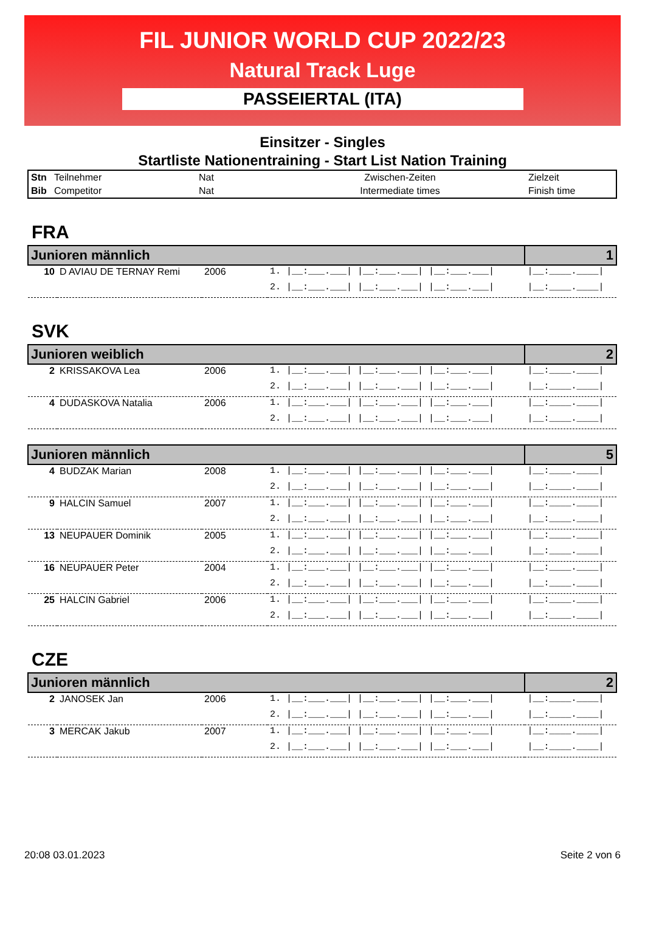FIL JUNIOR WORLD CUP 2022/23
Natural Track Luge
PASSEIERTAL (ITA)
Einsitzer - Singles
Startliste Nationentraining - Start List Nation Training
| Stn | Teilnehmer | Nat | Zwischen-Zeiten | Zielzeit |
| Bib | Competitor | Nat | Intermediate times | Finish time |
FRA
| Junioren männlich | | | | 1 |
| 10 | D AVIAU DE TERNAY Remi | 2006 | 1. /__:___.___/ /__:___.___/ /__:___.___/ | /__:____.____/ |
| | | | 2. /__:___.___/ /__:___.___/ /__:___.___/ | /__:____.____/ |
SVK
| Junioren weiblich | | | | 2 |
| 2 | KRISSAKOVA Lea | 2006 | 1. /__:___.___/ /__:___.___/ /__:___.___/ | /__:____.____/ |
| | | | 2. /__:___.___/ /__:___.___/ /__:___.___/ | /__:____.____/ |
| 4 | DUDASKOVA Natalia | 2006 | 1. /__:___.___/ /__:___.___/ /__:___.___/ | /__:____.____/ |
| | | | 2. /__:___.___/ /__:___.___/ /__:___.___/ | /__:____.____/ |
| Junioren männlich | | | | 5 |
| 4 | BUDZAK Marian | 2008 | 1. /__:___.___/ /__:___.___/ /__:___.___/ | /__:____.____/ |
| | | | 2. /__:___.___/ /__:___.___/ /__:___.___/ | /__:____.____/ |
| 9 | HALCIN Samuel | 2007 | 1. /__:___.___/ /__:___.___/ /__:___.___/ | /__:____.____/ |
| | | | 2. /__:___.___/ /__:___.___/ /__:___.___/ | /__:____.____/ |
| 13 | NEUPAUER Dominik | 2005 | 1. /__:___.___/ /__:___.___/ /__:___.___/ | /__:____.____/ |
| | | | 2. /__:___.___/ /__:___.___/ /__:___.___/ | /__:____.____/ |
| 16 | NEUPAUER Peter | 2004 | 1. /__:___.___/ /__:___.___/ /__:___.___/ | /__:____.____/ |
| | | | 2. /__:___.___/ /__:___.___/ /__:___.___/ | /__:____.____/ |
| 25 | HALCIN Gabriel | 2006 | 1. /__:___.___/ /__:___.___/ /__:___.___/ | /__:____.____/ |
| | | | 2. /__:___.___/ /__:___.___/ /__:___.___/ | /__:____.____/ |
CZE
| Junioren männlich | | | | 2 |
| 2 | JANOSEK Jan | 2006 | 1. /__:___.___/ /__:___.___/ /__:___.___/ | /__:____.____/ |
| | | | 2. /__:___.___/ /__:___.___/ /__:___.___/ | /__:____.____/ |
| 3 | MERCAK Jakub | 2007 | 1. /__:___.___/ /__:___.___/ /__:___.___/ | /__:____.____/ |
| | | | 2. /__:___.___/ /__:___.___/ /__:___.___/ | /__:____.____/ |
20:08 03.01.2023 Seite 2 von 6